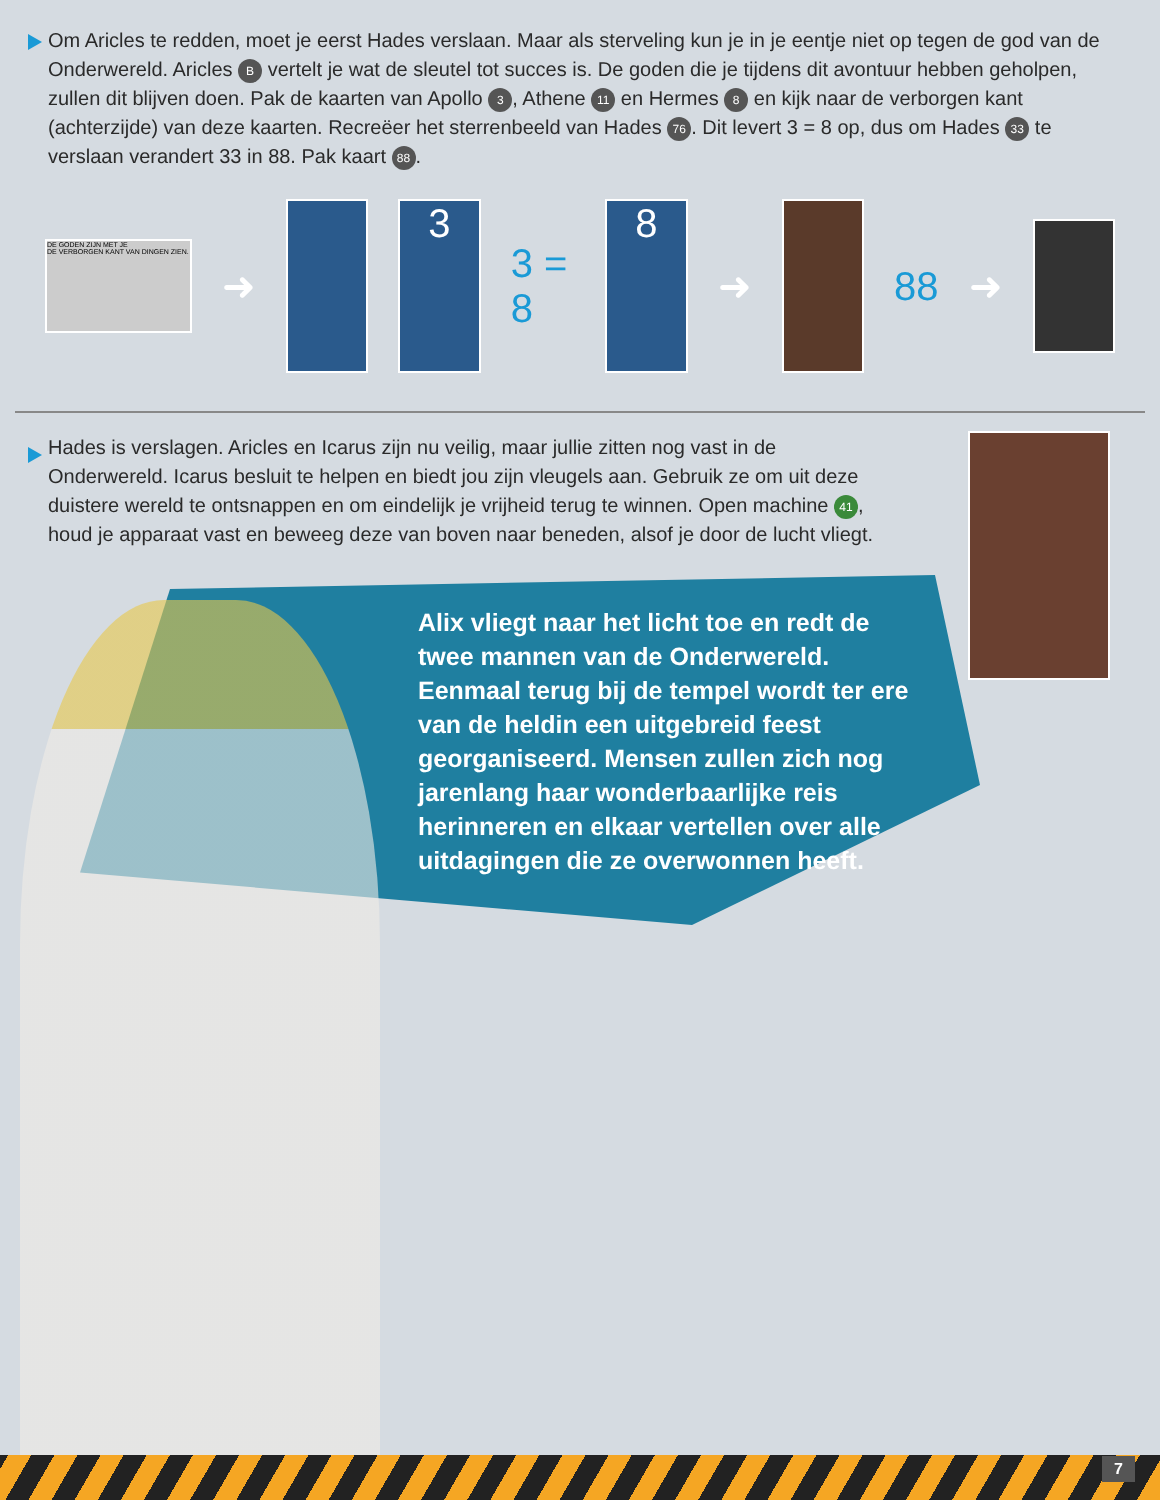Om Aricles te redden, moet je eerst Hades verslaan. Maar als sterveling kun je in je eentje niet op tegen de god van de Onderwereld. Aricles B vertelt je wat de sleutel tot succes is. De goden die je tijdens dit avontuur hebben geholpen, zullen dit blijven doen. Pak de kaarten van Apollo 3, Athene 11 en Hermes 8 en kijk naar de verborgen kant (achterzijde) van deze kaarten. Recreëer het sterrenbeeld van Hades 76. Dit levert 3 = 8 op, dus om Hades 33 te verslaan verandert 33 in 88. Pak kaart 88.
DE GODEN ZIJN MET JE
DE VERBORGEN KANT VAN DINGEN ZIEN.
➜
3
3 = 8
8
➜ 88 ➜
Hades is verslagen. Aricles en Icarus zijn nu veilig, maar jullie zitten nog vast in de Onderwereld. Icarus besluit te helpen en biedt jou zijn vleugels aan. Gebruik ze om uit deze duistere wereld te ontsnappen en om eindelijk je vrijheid terug te winnen. Open machine 41, houd je apparaat vast en beweeg deze van boven naar beneden, alsof je door de lucht vliegt.
Alix vliegt naar het licht toe en redt de twee mannen van de Onderwereld. Eenmaal terug bij de tempel wordt ter ere van de heldin een uitgebreid feest georganiseerd. Mensen zullen zich nog jarenlang haar wonderbaarlijke reis herinneren en elkaar vertellen over alle uitdagingen die ze overwonnen heeft.
7